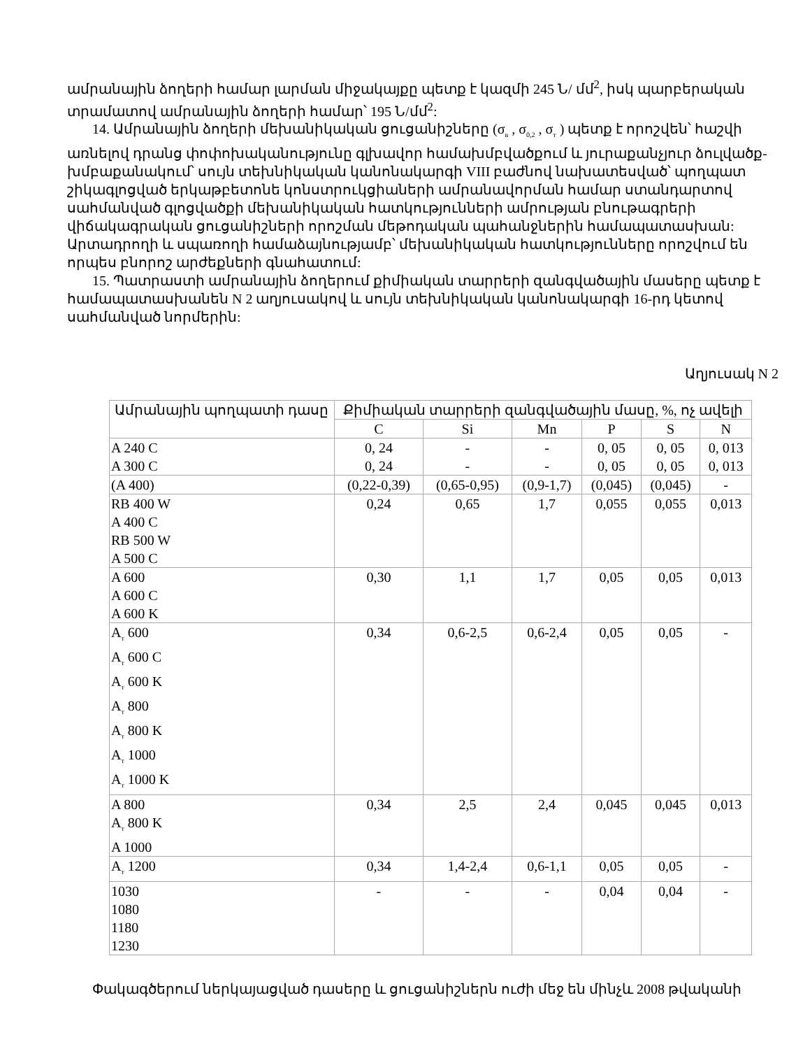ամրանային ձողերի համար լարման միջակայքը պետք է կազմի 245 Ն/ մմ<sup>2</sup>, իսկ պարբերական տրամատով ամրանային ձողերի համար՝ 195 Ն/մմ<sup>2</sup>:
14. Ամրանային ձողերի մեխանիկական ցուցանիշները (σ<sub>в</sub> , σ<sub>0,2</sub> , σ<sub>т</sub> ) պետք է որոշվեն՝ հաշվի առնելով դրանց փոփոխականությունը գլխավոր համախմբվածքում և յուրաքանչյուր ձուլվածք-խմբաքանակում՝ սույն տեխնիկական կանոնակարգի VIII բաժնով նախատեսված՝ պողպատ շիկագլոցված երկաթբետոնե կոնստրուկցիաների ամրանավորման համար ստանդարտով սահմանված գլոցվածքի մեխանիկական հատկությունների ամրության բնութագրերի վիճակագրական ցուցանիշների որոշման մեթոդական պահանջներին համապատասխան: Արտադրողի և սպառողի համաձայնությամբ՝ մեխանիկական հատկությունները որոշվում են որպես բնորոշ արժեքների գնահատում:
15. Պատրաստի ամրանային ձողերում քիմիական տարրերի զանգվածային մասերը պետք է համապատասխանեն N 2 աղյուսակով և սույն տեխնիկական կանոնակարգի 16-րդ կետով սահմանված նորմերին:
Աղյուսակ N 2
| Ամրանային պողպատի դասը | Քիմիական տարրերի զանգվածային մասը, %, ոչ ավելի | | | | | |
| --- | --- | --- | --- | --- | --- | --- |
| | C | Si | Mn | P | S | N |
| A 240 C A 300 C | 0, 24 0, 24 | - - | - - | 0, 05 0, 05 | 0, 05 0, 05 | 0, 013 0, 013 |
| (A 400) | (0,22-0,39) | (0,65-0,95) | (0,9-1,7) | (0,045) | (0,045) | - |
| RB 400 W A 400 C RB 500 W A 500 C | 0,24 | 0,65 | 1,7 | 0,055 | 0,055 | 0,013 |
| A 600 A 600 C A 600 K | 0,30 | 1,1 | 1,7 | 0,05 | 0,05 | 0,013 |
| A<sub>т</sub> 600 A<sub>т</sub> 600 C A<sub>т</sub> 600 K A<sub>т</sub> 800 A<sub>т</sub> 800 K A<sub>т</sub> 1000 A<sub>т</sub> 1000 K | 0,34 | 0,6-2,5 | 0,6-2,4 | 0,05 | 0,05 | - |
| A 800 A<sub>т</sub> 800 K A 1000 | 0,34 | 2,5 | 2,4 | 0,045 | 0,045 | 0,013 |
| A<sub>т</sub> 1200 | 0,34 | 1,4-2,4 | 0,6-1,1 | 0,05 | 0,05 | - |
| 1030 1080 1180 1230 | - | - | - | 0,04 | 0,04 | - |
Փակագծերում ներկայացված դասերը և ցուցանիշներն ուժի մեջ են մինչև 2008 թվականի